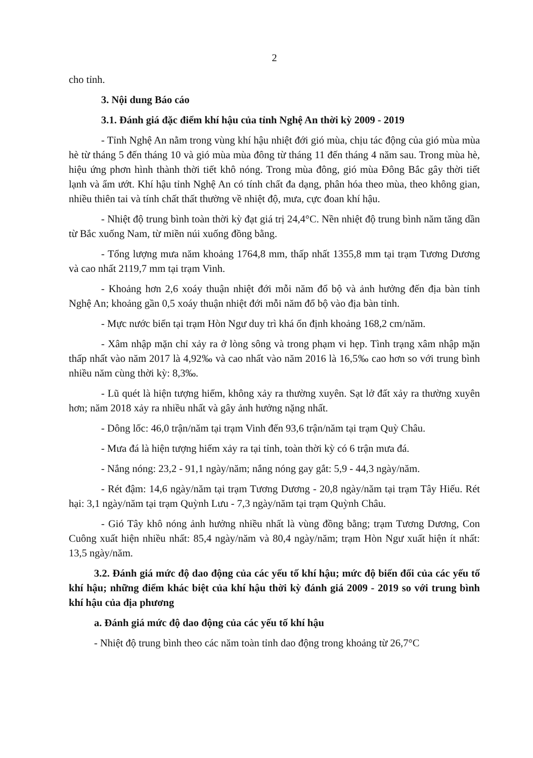2
cho tỉnh.
3. Nội dung Báo cáo
3.1. Đánh giá đặc điểm khí hậu của tỉnh Nghệ An thời kỳ 2009 - 2019
- Tỉnh Nghệ An nằm trong vùng khí hậu nhiệt đới gió mùa, chịu tác động của gió mùa mùa hè từ tháng 5 đến tháng 10 và gió mùa mùa đông từ tháng 11 đến tháng 4 năm sau. Trong mùa hè, hiệu ứng phơn hình thành thời tiết khô nóng. Trong mùa đông, gió mùa Đông Bắc gây thời tiết lạnh và ẩm ướt. Khí hậu tỉnh Nghệ An có tính chất đa dạng, phân hóa theo mùa, theo không gian, nhiều thiên tai và tính chất thất thường về nhiệt độ, mưa, cực đoan khí hậu.
- Nhiệt độ trung bình toàn thời kỳ đạt giá trị 24,4°C. Nền nhiệt độ trung bình năm tăng dần từ Bắc xuống Nam, từ miền núi xuống đồng bằng.
- Tổng lượng mưa năm khoảng 1764,8 mm, thấp nhất 1355,8 mm tại trạm Tương Dương và cao nhất 2119,7 mm tại trạm Vinh.
- Khoảng hơn 2,6 xoáy thuận nhiệt đới mỗi năm đổ bộ và ảnh hưởng đến địa bàn tỉnh Nghệ An; khoảng gần 0,5 xoáy thuận nhiệt đới mỗi năm đổ bộ vào địa bàn tỉnh.
- Mực nước biển tại trạm Hòn Ngư duy trì khá ổn định khoảng 168,2 cm/năm.
- Xâm nhập mặn chỉ xảy ra ở lòng sông và trong phạm vi hẹp. Tình trạng xâm nhập mặn thấp nhất vào năm 2017 là 4,92‰ và cao nhất vào năm 2016 là 16,5‰ cao hơn so với trung bình nhiều năm cùng thời kỳ: 8,3‰.
- Lũ quét là hiện tượng hiếm, không xảy ra thường xuyên. Sạt lở đất xảy ra thường xuyên hơn; năm 2018 xảy ra nhiều nhất và gây ảnh hưởng nặng nhất.
- Dông lốc: 46,0 trận/năm tại trạm Vinh đến 93,6 trận/năm tại trạm Quỳ Châu.
- Mưa đá là hiện tượng hiếm xảy ra tại tỉnh, toàn thời kỳ có 6 trận mưa đá.
- Nắng nóng: 23,2 - 91,1 ngày/năm; nắng nóng gay gắt: 5,9 - 44,3 ngày/năm.
- Rét đậm: 14,6 ngày/năm tại trạm Tương Dương - 20,8 ngày/năm tại trạm Tây Hiếu. Rét hại: 3,1 ngày/năm tại trạm Quỳnh Lưu - 7,3 ngày/năm tại trạm Quỳnh Châu.
- Gió Tây khô nóng ảnh hưởng nhiều nhất là vùng đồng bằng; trạm Tương Dương, Con Cuông xuất hiện nhiều nhất: 85,4 ngày/năm và 80,4 ngày/năm; trạm Hòn Ngư xuất hiện ít nhất: 13,5 ngày/năm.
3.2. Đánh giá mức độ dao động của các yếu tố khí hậu; mức độ biến đổi của các yếu tố khí hậu; những điểm khác biệt của khí hậu thời kỳ đánh giá 2009 - 2019 so với trung bình khí hậu của địa phương
a. Đánh giá mức độ dao động của các yếu tố khí hậu
- Nhiệt độ trung bình theo các năm toàn tỉnh dao động trong khoảng từ 26,7°C